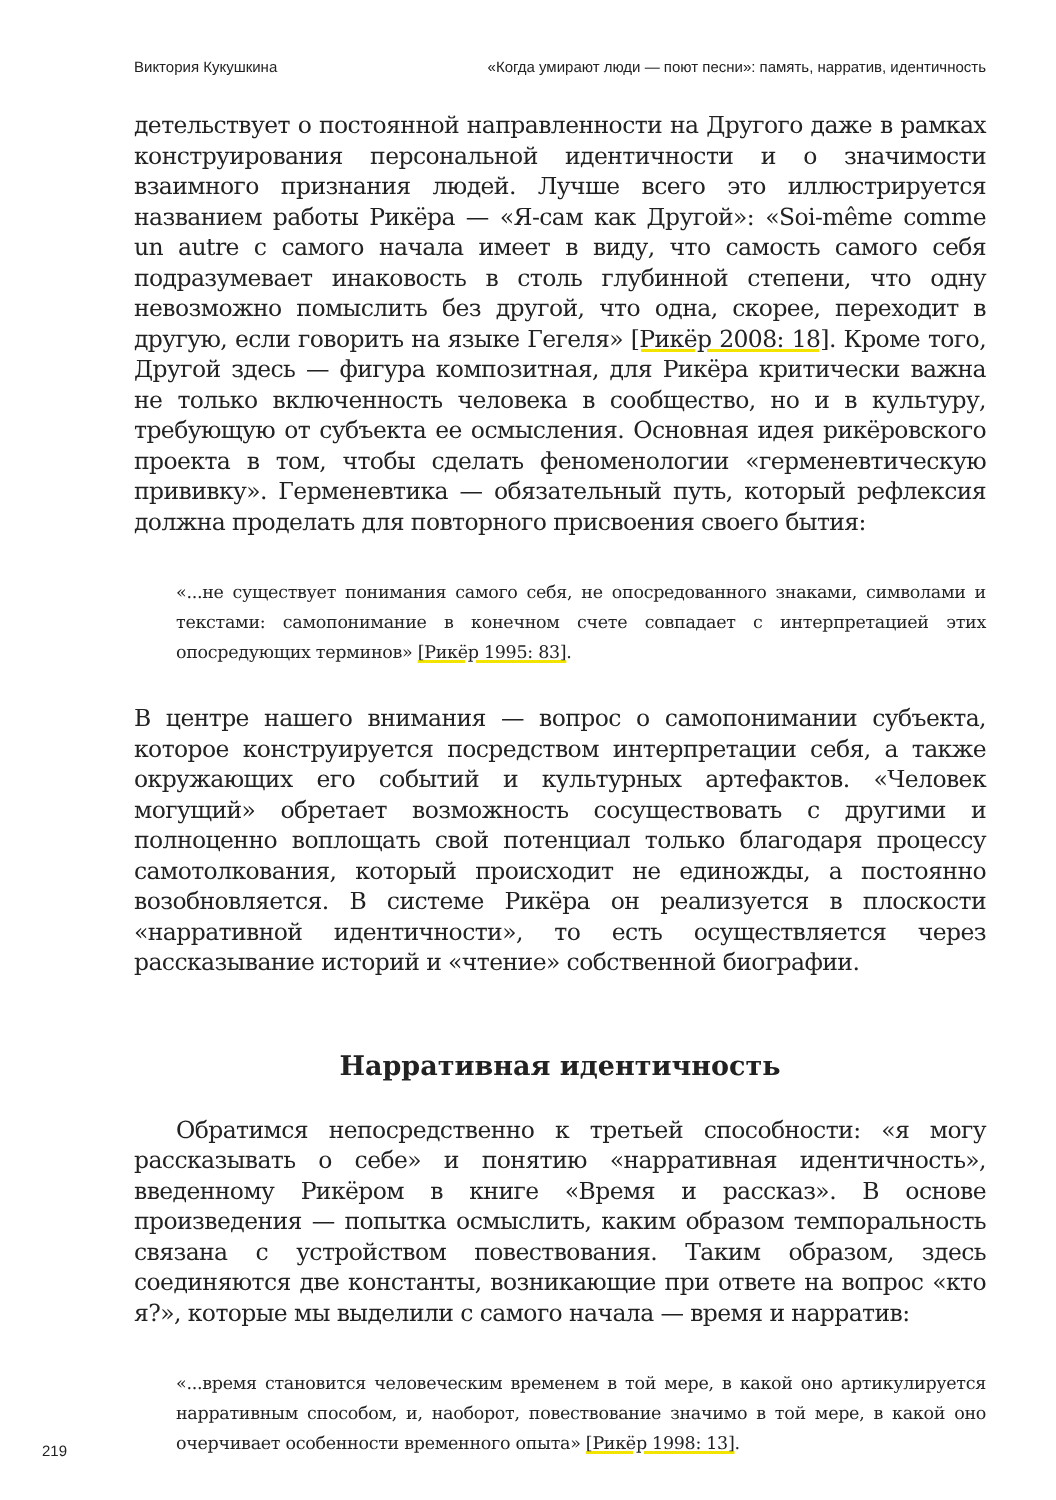Виктория Кукушкина «Когда умирают люди — поют песни»: память, нарратив, идентичность
детельствует о постоянной направленности на Другого даже в рамках конструирования персональной идентичности и о значимости взаимного признания людей. Лучше всего это иллюстрируется названием работы Рикёра — «Я-сам как Другой»: «Soi-même comme un autre с самого начала имеет в виду, что самость самого себя подразумевает инаковость в столь глубинной степени, что одну невозможно помыслить без другой, что одна, скорее, переходит в другую, если говорить на языке Гегеля» [Рикёр 2008: 18]. Кроме того, Другой здесь — фигура композитная, для Рикёра критически важна не только включенность человека в сообщество, но и в культуру, требующую от субъекта ее осмысления. Основная идея рикёровского проекта в том, чтобы сделать феноменологии «герменевтическую прививку». Герменевтика — обязательный путь, который рефлексия должна проделать для повторного присвоения своего бытия:
«...не существует понимания самого себя, не опосредованного знаками, символами и текстами: самопонимание в конечном счете совпадает с интерпретацией этих опосредующих терминов» [Рикёр 1995: 83].
В центре нашего внимания — вопрос о самопонимании субъекта, которое конструируется посредством интерпретации себя, а также окружающих его событий и культурных артефактов. «Человек могущий» обретает возможность сосуществовать с другими и полноценно воплощать свой потенциал только благодаря процессу самотолкования, который происходит не единожды, а постоянно возобновляется. В системе Рикёра он реализуется в плоскости «нарративной идентичности», то есть осуществляется через рассказывание историй и «чтение» собственной биографии.
Нарративная идентичность
Обратимся непосредственно к третьей способности: «я могу рассказывать о себе» и понятию «нарративная идентичность», введенному Рикёром в книге «Время и рассказ». В основе произведения — попытка осмыслить, каким образом темпоральность связана с устройством повествования. Таким образом, здесь соединяются две константы, возникающие при ответе на вопрос «кто я?», которые мы выделили с самого начала — время и нарратив:
«...время становится человеческим временем в той мере, в какой оно артикулируется нарративным способом, и, наоборот, повествование значимо в той мере, в какой оно очерчивает особенности временного опыта» [Рикёр 1998: 13].
219